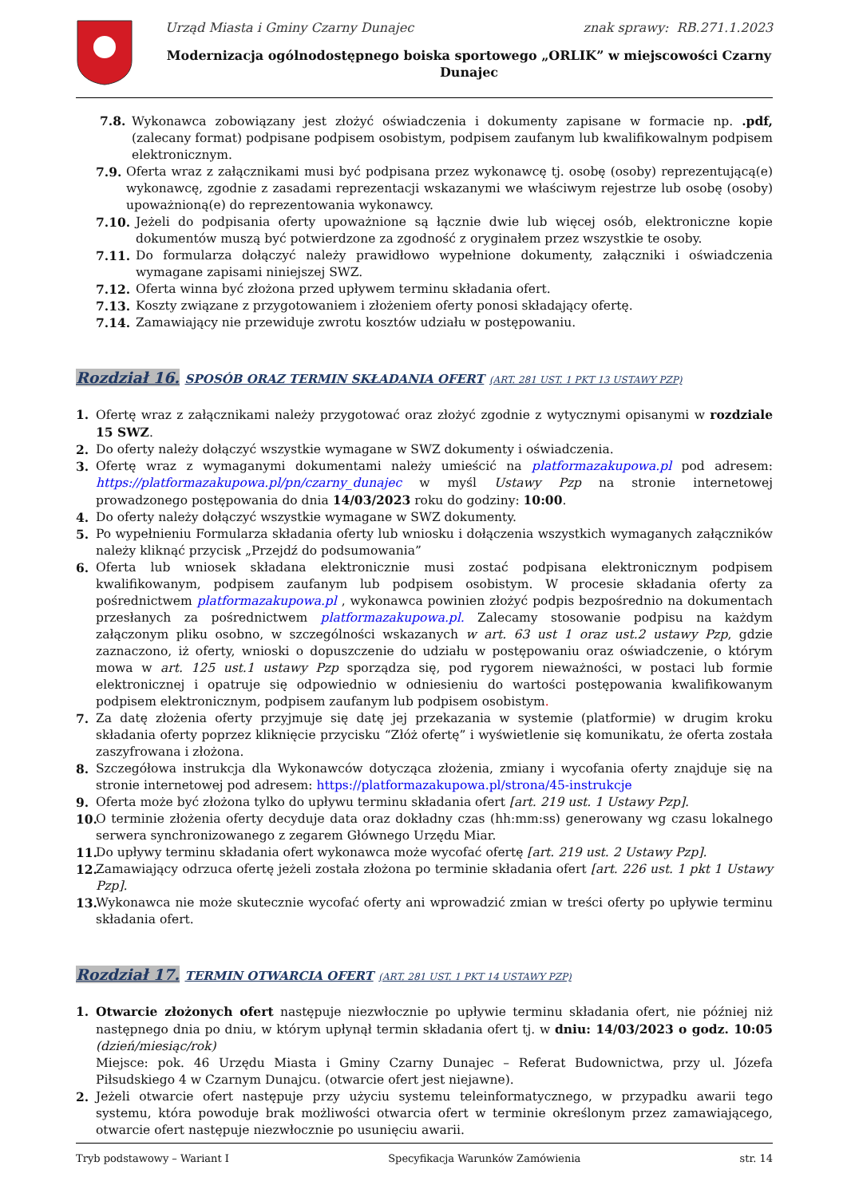Urząd Miasta i Gminy Czarny Dunajec znak sprawy: RB.271.1.2023
Modernizacja ogólnodostępnego boiska sportowego „ORLIK” w miejscowości Czarny Dunajec
7.8. Wykonawca zobowiązany jest złożyć oświadczenia i dokumenty zapisane w formacie np. .pdf, (zalecany format) podpisane podpisem osobistym, podpisem zaufanym lub kwalifikowalnym podpisem elektronicznym.
7.9. Oferta wraz z załącznikami musi być podpisana przez wykonawcę tj. osobę (osoby) reprezentującą(e) wykonawcę, zgodnie z zasadami reprezentacji wskazanymi we właściwym rejestrze lub osobę (osoby) upoważnioną(e) do reprezentowania wykonawcy.
7.10. Jeżeli do podpisania oferty upoważnione są łącznie dwie lub więcej osób, elektroniczne kopie dokumentów muszą być potwierdzone za zgodność z oryginałem przez wszystkie te osoby.
7.11. Do formularza dołączyć należy prawidłowo wypełnione dokumenty, załączniki i oświadczenia wymagane zapisami niniejszej SWZ.
7.12. Oferta winna być złożona przed upływem terminu składania ofert.
7.13. Koszty związane z przygotowaniem i złożeniem oferty ponosi składający ofertę.
7.14. Zamawiający nie przewiduje zwrotu kosztów udziału w postępowaniu.
Rozdział 16. SPOSÓB ORAZ TERMIN SKŁADANIA OFERT (ART. 281 UST. 1 PKT 13 USTAWY PZP)
1. Ofertę wraz z załącznikami należy przygotować oraz złożyć zgodnie z wytycznymi opisanymi w rozdziale 15 SWZ.
2. Do oferty należy dołączyć wszystkie wymagane w SWZ dokumenty i oświadczenia.
3. Ofertę wraz z wymaganymi dokumentami należy umieścić na platformazakupowa.pl pod adresem: https://platformazakupowa.pl/pn/czarny_dunajec w myśl Ustawy Pzp na stronie internetowej prowadzonego postępowania do dnia 14/03/2023 roku do godziny: 10:00.
4. Do oferty należy dołączyć wszystkie wymagane w SWZ dokumenty.
5. Po wypełnieniu Formularza składania oferty lub wniosku i dołączenia wszystkich wymaganych załączników należy kliknąć przycisk „Przejdź do podsumowania”
6. Oferta lub wniosek składana elektronicznie musi zostać podpisana elektronicznym podpisem kwalifikowanym, podpisem zaufanym lub podpisem osobistym. W procesie składania oferty za pośrednictwem platformazakupowa.pl , wykonawca powinien złożyć podpis bezpośrednio na dokumentach przesłanych za pośrednictwem platformazakupowa.pl. Zalecamy stosowanie podpisu na każdym załączonym pliku osobno, w szczególności wskazanych w art. 63 ust 1 oraz ust.2 ustawy Pzp, gdzie zaznaczono, iż oferty, wnioski o dopuszczenie do udziału w postępowaniu oraz oświadczenie, o którym mowa w art. 125 ust.1 ustawy Pzp sporządza się, pod rygorem nieważności, w postaci lub formie elektronicznej i opatruje się odpowiednio w odniesieniu do wartości postępowania kwalifikowanym podpisem elektronicznym, podpisem zaufanym lub podpisem osobistym.
7. Za datę złożenia oferty przyjmuje się datę jej przekazania w systemie (platformie) w drugim kroku składania oferty poprzez kliknięcie przycisku “Złóż ofertę” i wyświetlenie się komunikatu, że oferta została zaszyfrowana i złożona.
8. Szczegółowa instrukcja dla Wykonawców dotycząca złożenia, zmiany i wycofania oferty znajduje się na stronie internetowej pod adresem: https://platformazakupowa.pl/strona/45-instrukcje
9. Oferta może być złożona tylko do upływu terminu składania ofert [art. 219 ust. 1 Ustawy Pzp].
10. O terminie złożenia oferty decyduje data oraz dokładny czas (hh:mm:ss) generowany wg czasu lokalnego serwera synchronizowanego z zegarem Głównego Urzędu Miar.
11. Do upływy terminu składania ofert wykonawca może wycofać ofertę [art. 219 ust. 2 Ustawy Pzp].
12. Zamawiający odrzuca ofertę jeżeli została złożona po terminie składania ofert [art. 226 ust. 1 pkt 1 Ustawy Pzp].
13. Wykonawca nie może skutecznie wycofać oferty ani wprowadzić zmian w treści oferty po upływie terminu składania ofert.
Rozdział 17. TERMIN OTWARCIA OFERT (ART. 281 UST. 1 PKT 14 USTAWY PZP)
1. Otwarcie złożonych ofert następuje niezwłocznie po upływie terminu składania ofert, nie później niż następnego dnia po dniu, w którym upłynął termin składania ofert tj. w dniu: 14/03/2023 o godz. 10:05 (dzień/miesiąc/rok)
Miejsce: pok. 46 Urzędu Miasta i Gminy Czarny Dunajec – Referat Budownictwa, przy ul. Józefa Piłsudskiego 4 w Czarnym Dunajcu. (otwarcie ofert jest niejawne).
2. Jeżeli otwarcie ofert następuje przy użyciu systemu teleinformatycznego, w przypadku awarii tego systemu, która powoduje brak możliwości otwarcia ofert w terminie określonym przez zamawiającego, otwarcie ofert następuje niezwłocznie po usunięciu awarii.
Tryb podstawowy – Wariant I Specyfikacja Warunków Zamówienia str. 14